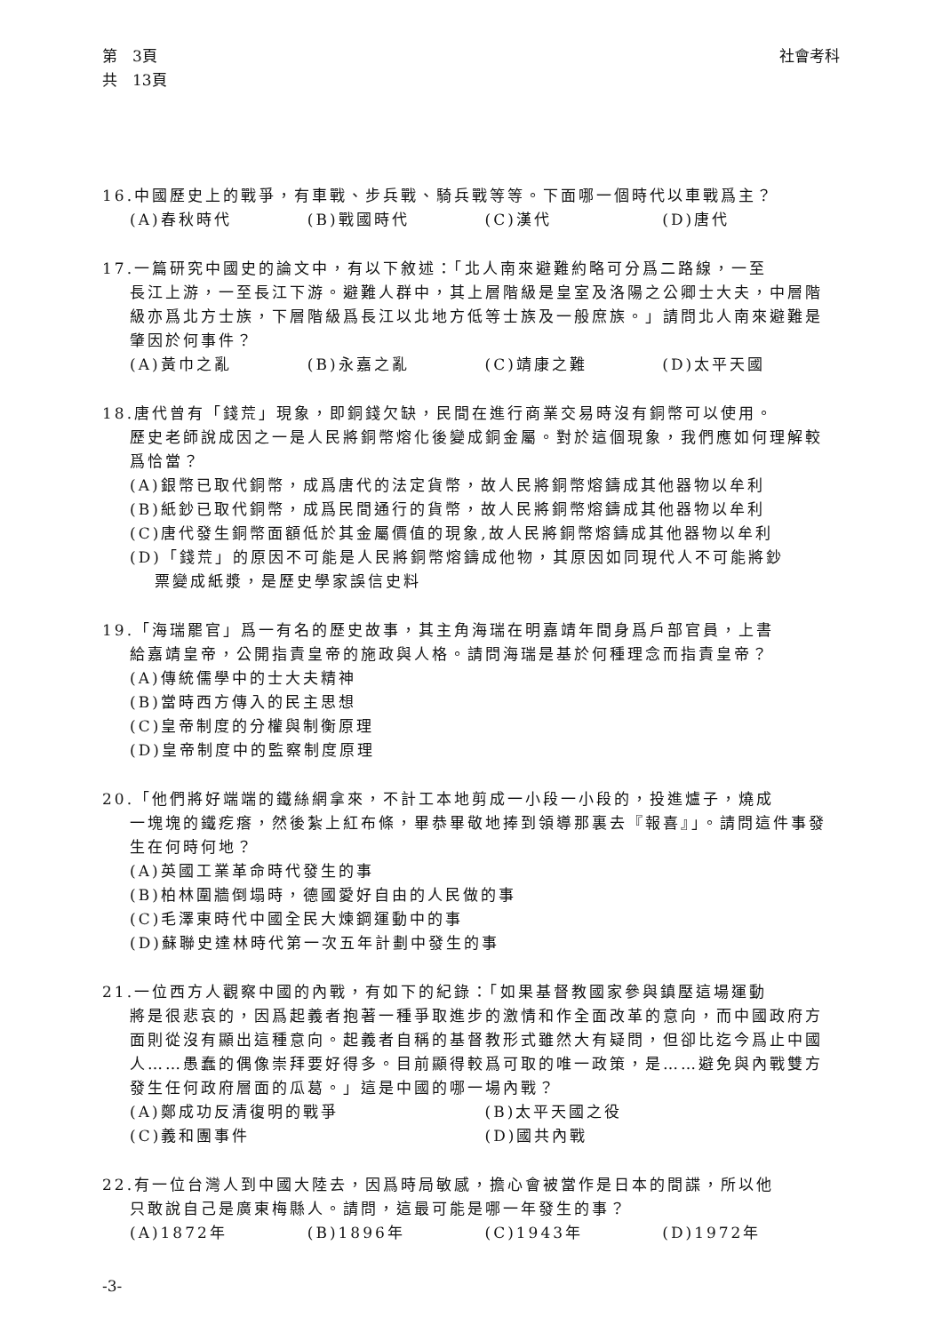第　3頁
共　13頁
社會考科
16.中國歷史上的戰爭，有車戰、步兵戰、騎兵戰等等。下面哪一個時代以車戰爲主？
(A)春秋時代 (B)戰國時代 (C)漢代 (D)唐代
17.一篇研究中國史的論文中，有以下敘述：「北人南來避難約略可分爲二路線，一至
長江上游，一至長江下游。避難人群中，其上層階級是皇室及洛陽之公卿士大夫，中層階級亦爲北方士族，下層階級爲長江以北地方低等士族及一般庶族。」請問北人南來避難是肇因於何事件？
(A)黃巾之亂 (B)永嘉之亂 (C)靖康之難 (D)太平天國
18.唐代曾有「錢荒」現象，即銅錢欠缺，民間在進行商業交易時沒有銅幣可以使用。
歷史老師說成因之一是人民將銅幣熔化後變成銅金屬。對於這個現象，我們應如何理解較爲恰當？
(A)銀幣已取代銅幣，成爲唐代的法定貨幣，故人民將銅幣熔鑄成其他器物以牟利
(B)紙鈔已取代銅幣，成爲民間通行的貨幣，故人民將銅幣熔鑄成其他器物以牟利
(C)唐代發生銅幣面額低於其金屬價值的現象,故人民將銅幣熔鑄成其他器物以牟利
(D)「錢荒」的原因不可能是人民將銅幣熔鑄成他物，其原因如同現代人不可能將鈔
票變成紙漿，是歷史學家誤信史料
19.「海瑞罷官」爲一有名的歷史故事，其主角海瑞在明嘉靖年間身爲戶部官員，上書
給嘉靖皇帝，公開指責皇帝的施政與人格。請問海瑞是基於何種理念而指責皇帝？
(A)傳統儒學中的士大夫精神
(B)當時西方傳入的民主思想
(C)皇帝制度的分權與制衡原理
(D)皇帝制度中的監察制度原理
20.「他們將好端端的鐵絲網拿來，不計工本地剪成一小段一小段的，投進爐子，燒成
一塊塊的鐵疙瘩，然後紮上紅布條，畢恭畢敬地捧到領導那裏去『報喜』」。請問這件事發生在何時何地？
(A)英國工業革命時代發生的事
(B)柏林圍牆倒塌時，德國愛好自由的人民做的事
(C)毛澤東時代中國全民大煉鋼運動中的事
(D)蘇聯史達林時代第一次五年計劃中發生的事
21.一位西方人觀察中國的內戰，有如下的紀錄：「如果基督教國家參與鎮壓這場運動
將是很悲哀的，因爲起義者抱著一種爭取進步的激情和作全面改革的意向，而中國政府方面則從沒有顯出這種意向。起義者自稱的基督教形式雖然大有疑問，但卻比迄今爲止中國人……愚蠢的偶像崇拜要好得多。目前顯得較爲可取的唯一政策，是……避免與內戰雙方發生任何政府層面的瓜葛。」這是中國的哪一場內戰？
(A)鄭成功反清復明的戰爭 (B)太平天國之役
(C)義和團事件 (D)國共內戰
22.有一位台灣人到中國大陸去，因爲時局敏感，擔心會被當作是日本的間諜，所以他
只敢說自己是廣東梅縣人。請問，這最可能是哪一年發生的事？
(A)1872年 (B)1896年 (C)1943年 (D)1972年
-3-